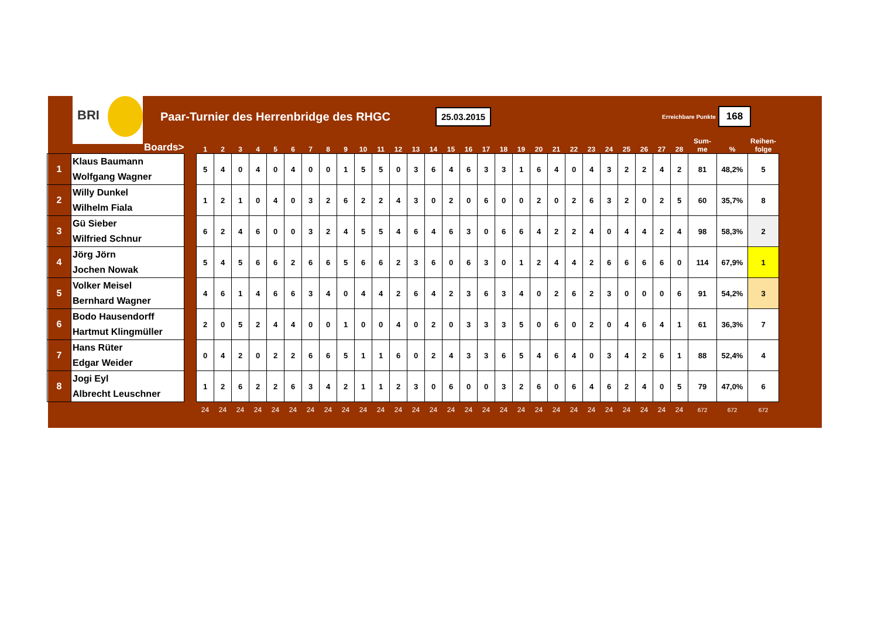BRI
Paar-Turnier des Herrenbridge des RHGC
25.03.2015
Erreichbare Punkte
168
| | Boards> | | 1 | 2 | 3 | 4 | 5 | 6 | 7 | 8 | 9 | 10 | 11 | 12 | 13 | 14 | 15 | 16 | 17 | 18 | 19 | 20 | 21 | 22 | 23 | 24 | 25 | 26 | 27 | 28 | Sum- me | % | Reihen- folge |
| --- | --- | --- | --- | --- | --- | --- | --- | --- | --- | --- | --- | --- | --- | --- | --- | --- | --- | --- | --- | --- | --- | --- | --- | --- | --- | --- | --- | --- | --- | --- | --- | --- | --- |
| 1 | Klaus Baumann Wolfgang Wagner | | 5 | 4 | 0 | 4 | 0 | 4 | 0 | 0 | 1 | 5 | 5 | 0 | 3 | 6 | 4 | 6 | 3 | 3 | 1 | 6 | 4 | 0 | 4 | 3 | 2 | 2 | 4 | 2 | 81 | 48,2% | 5 |
| 2 | Willy Dunkel Wilhelm Fiala | | 1 | 2 | 1 | 0 | 4 | 0 | 3 | 2 | 6 | 2 | 2 | 4 | 3 | 0 | 2 | 0 | 6 | 0 | 0 | 2 | 0 | 2 | 6 | 3 | 2 | 0 | 2 | 5 | 60 | 35,7% | 8 |
| 3 | Gü Sieber Wilfried Schnur | | 6 | 2 | 4 | 6 | 0 | 0 | 3 | 2 | 4 | 5 | 5 | 4 | 6 | 4 | 6 | 3 | 0 | 6 | 6 | 4 | 2 | 2 | 4 | 0 | 4 | 4 | 2 | 4 | 98 | 58,3% | 2 |
| 4 | Jörg Jörn Jochen Nowak | | 5 | 4 | 5 | 6 | 6 | 2 | 6 | 6 | 5 | 6 | 6 | 2 | 3 | 6 | 0 | 6 | 3 | 0 | 1 | 2 | 4 | 4 | 2 | 6 | 6 | 6 | 6 | 0 | 114 | 67,9% | 1 |
| 5 | Volker Meisel Bernhard Wagner | | 4 | 6 | 1 | 4 | 6 | 6 | 3 | 4 | 0 | 4 | 4 | 2 | 6 | 4 | 2 | 3 | 6 | 3 | 4 | 0 | 2 | 6 | 2 | 3 | 0 | 0 | 0 | 6 | 91 | 54,2% | 3 |
| 6 | Bodo Hausendorff Hartmut Klingmüller | | 2 | 0 | 5 | 2 | 4 | 4 | 0 | 0 | 1 | 0 | 0 | 4 | 0 | 2 | 0 | 3 | 3 | 3 | 5 | 0 | 6 | 0 | 2 | 0 | 4 | 6 | 4 | 1 | 61 | 36,3% | 7 |
| 7 | Hans Rüter Edgar Weider | | 0 | 4 | 2 | 0 | 2 | 2 | 6 | 6 | 5 | 1 | 1 | 6 | 0 | 2 | 4 | 3 | 3 | 6 | 5 | 4 | 6 | 4 | 0 | 3 | 4 | 2 | 6 | 1 | 88 | 52,4% | 4 |
| 8 | Jogi Eyl Albrecht Leuschner | | 1 | 2 | 6 | 2 | 2 | 6 | 3 | 4 | 2 | 1 | 1 | 2 | 3 | 0 | 6 | 0 | 0 | 3 | 2 | 6 | 0 | 6 | 4 | 6 | 2 | 4 | 0 | 5 | 79 | 47,0% | 6 |
| | | | 24 | 24 | 24 | 24 | 24 | 24 | 24 | 24 | 24 | 24 | 24 | 24 | 24 | 24 | 24 | 24 | 24 | 24 | 24 | 24 | 24 | 24 | 24 | 24 | 24 | 24 | 24 | 24 | 672 | 672 | 672 |